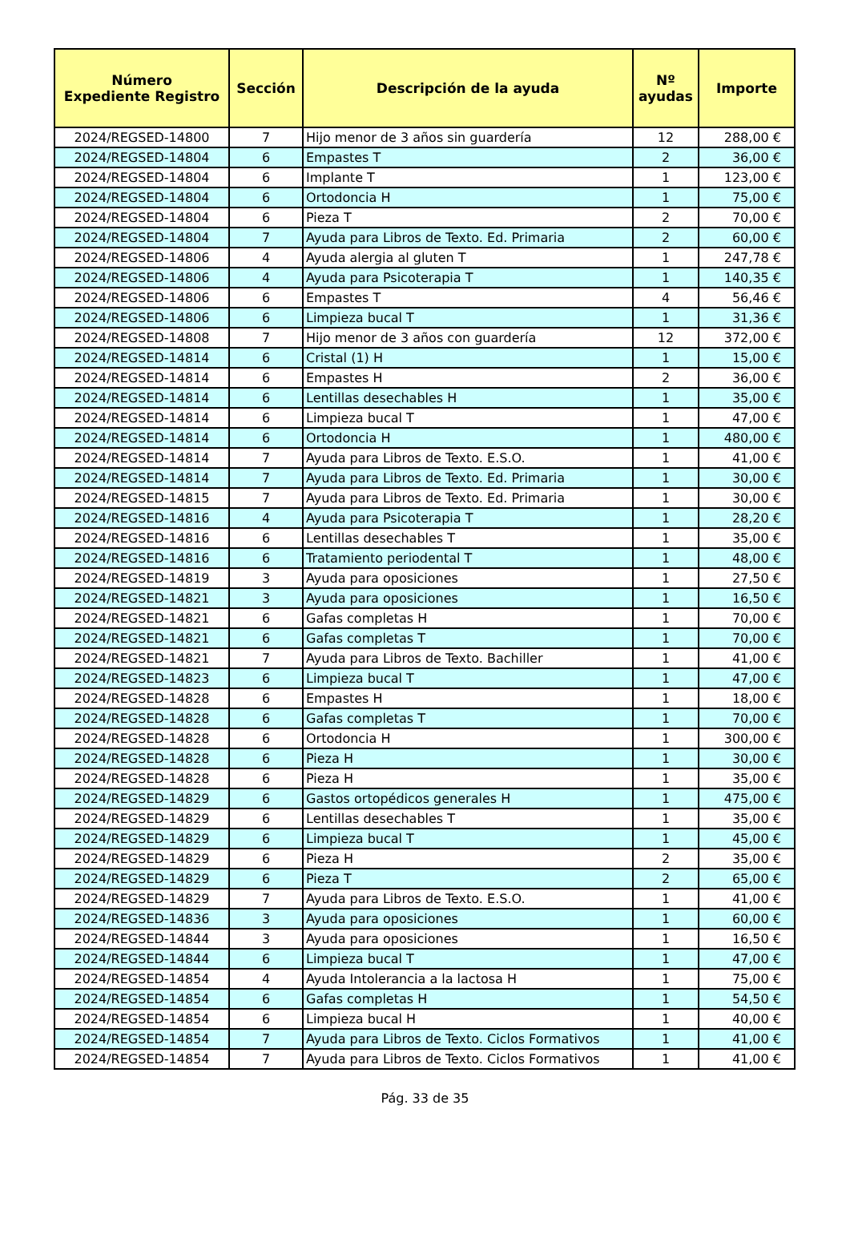| Número Expediente Registro | Sección | Descripción de la ayuda | Nº ayudas | Importe |
| --- | --- | --- | --- | --- |
| 2024/REGSED-14800 | 7 | Hijo menor de 3 años sin guardería | 12 | 288,00 € |
| 2024/REGSED-14804 | 6 | Empastes T | 2 | 36,00 € |
| 2024/REGSED-14804 | 6 | Implante T | 1 | 123,00 € |
| 2024/REGSED-14804 | 6 | Ortodoncia H | 1 | 75,00 € |
| 2024/REGSED-14804 | 6 | Pieza T | 2 | 70,00 € |
| 2024/REGSED-14804 | 7 | Ayuda para Libros de Texto. Ed. Primaria | 2 | 60,00 € |
| 2024/REGSED-14806 | 4 | Ayuda alergia al gluten T | 1 | 247,78 € |
| 2024/REGSED-14806 | 4 | Ayuda para Psicoterapia T | 1 | 140,35 € |
| 2024/REGSED-14806 | 6 | Empastes T | 4 | 56,46 € |
| 2024/REGSED-14806 | 6 | Limpieza bucal T | 1 | 31,36 € |
| 2024/REGSED-14808 | 7 | Hijo menor de 3 años con guardería | 12 | 372,00 € |
| 2024/REGSED-14814 | 6 | Cristal (1) H | 1 | 15,00 € |
| 2024/REGSED-14814 | 6 | Empastes H | 2 | 36,00 € |
| 2024/REGSED-14814 | 6 | Lentillas desechables H | 1 | 35,00 € |
| 2024/REGSED-14814 | 6 | Limpieza bucal T | 1 | 47,00 € |
| 2024/REGSED-14814 | 6 | Ortodoncia H | 1 | 480,00 € |
| 2024/REGSED-14814 | 7 | Ayuda para Libros de Texto. E.S.O. | 1 | 41,00 € |
| 2024/REGSED-14814 | 7 | Ayuda para Libros de Texto. Ed. Primaria | 1 | 30,00 € |
| 2024/REGSED-14815 | 7 | Ayuda para Libros de Texto. Ed. Primaria | 1 | 30,00 € |
| 2024/REGSED-14816 | 4 | Ayuda para Psicoterapia T | 1 | 28,20 € |
| 2024/REGSED-14816 | 6 | Lentillas desechables T | 1 | 35,00 € |
| 2024/REGSED-14816 | 6 | Tratamiento periodental T | 1 | 48,00 € |
| 2024/REGSED-14819 | 3 | Ayuda para oposiciones | 1 | 27,50 € |
| 2024/REGSED-14821 | 3 | Ayuda para oposiciones | 1 | 16,50 € |
| 2024/REGSED-14821 | 6 | Gafas completas H | 1 | 70,00 € |
| 2024/REGSED-14821 | 6 | Gafas completas T | 1 | 70,00 € |
| 2024/REGSED-14821 | 7 | Ayuda para Libros de Texto. Bachiller | 1 | 41,00 € |
| 2024/REGSED-14823 | 6 | Limpieza bucal T | 1 | 47,00 € |
| 2024/REGSED-14828 | 6 | Empastes H | 1 | 18,00 € |
| 2024/REGSED-14828 | 6 | Gafas completas T | 1 | 70,00 € |
| 2024/REGSED-14828 | 6 | Ortodoncia H | 1 | 300,00 € |
| 2024/REGSED-14828 | 6 | Pieza H | 1 | 30,00 € |
| 2024/REGSED-14828 | 6 | Pieza H | 1 | 35,00 € |
| 2024/REGSED-14829 | 6 | Gastos ortopédicos generales H | 1 | 475,00 € |
| 2024/REGSED-14829 | 6 | Lentillas desechables T | 1 | 35,00 € |
| 2024/REGSED-14829 | 6 | Limpieza bucal T | 1 | 45,00 € |
| 2024/REGSED-14829 | 6 | Pieza H | 2 | 35,00 € |
| 2024/REGSED-14829 | 6 | Pieza T | 2 | 65,00 € |
| 2024/REGSED-14829 | 7 | Ayuda para Libros de Texto. E.S.O. | 1 | 41,00 € |
| 2024/REGSED-14836 | 3 | Ayuda para oposiciones | 1 | 60,00 € |
| 2024/REGSED-14844 | 3 | Ayuda para oposiciones | 1 | 16,50 € |
| 2024/REGSED-14844 | 6 | Limpieza bucal T | 1 | 47,00 € |
| 2024/REGSED-14854 | 4 | Ayuda Intolerancia a la lactosa H | 1 | 75,00 € |
| 2024/REGSED-14854 | 6 | Gafas completas H | 1 | 54,50 € |
| 2024/REGSED-14854 | 6 | Limpieza bucal H | 1 | 40,00 € |
| 2024/REGSED-14854 | 7 | Ayuda para Libros de Texto. Ciclos Formativos | 1 | 41,00 € |
| 2024/REGSED-14854 | 7 | Ayuda para Libros de Texto. Ciclos Formativos | 1 | 41,00 € |
Pág. 33 de 35